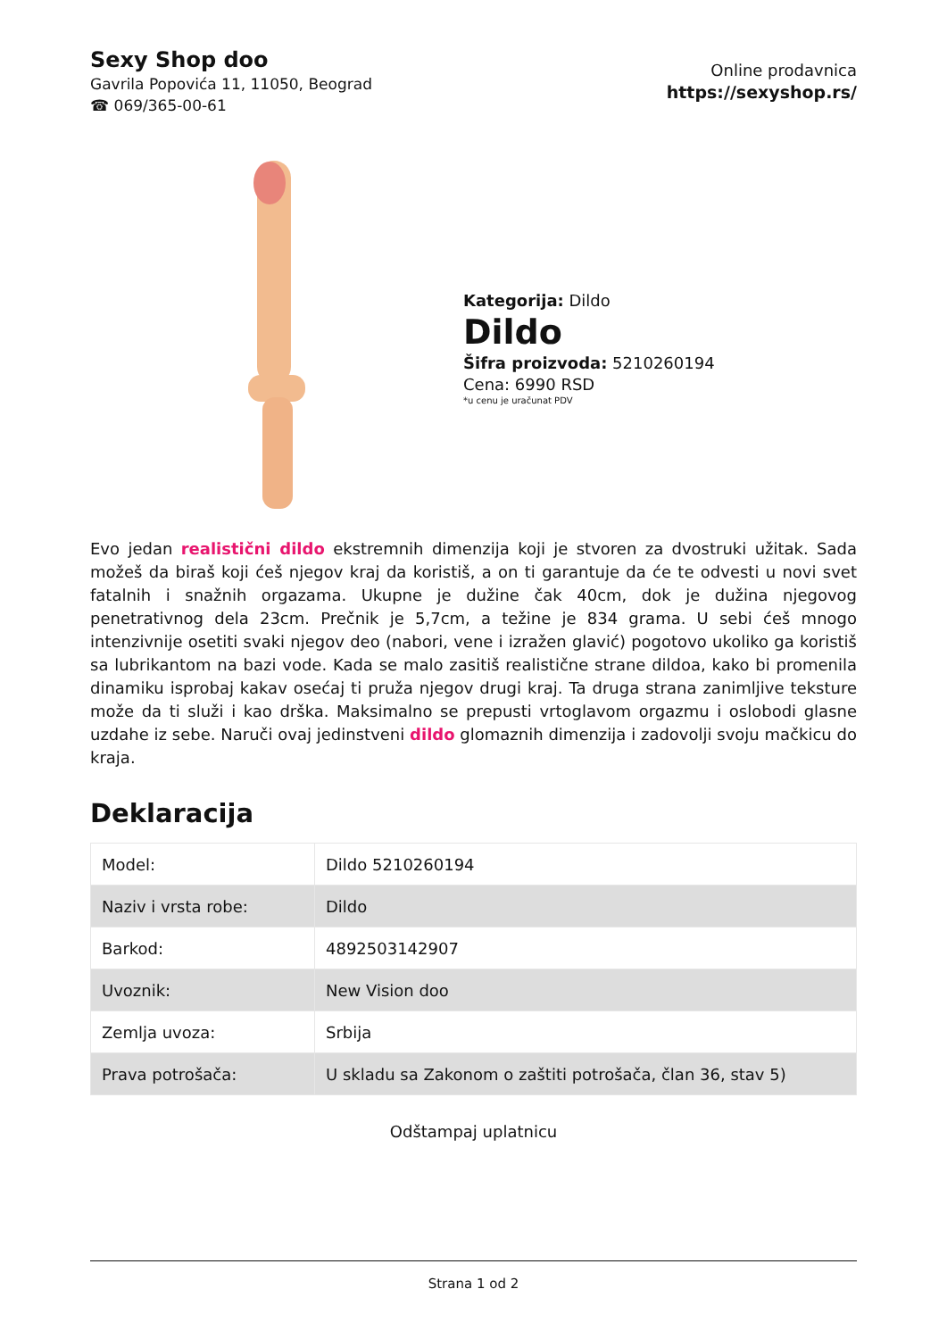Sexy Shop doo
Gavrila Popovića 11, 11050, Beograd
☎ 069/365-00-61
Online prodavnica
https://sexyshop.rs/
Kategorija: Dildo
Dildo
Šifra proizvoda: 5210260194
Cena: 6990 RSD
*u cenu je uračunat PDV
Evo jedan realistični dildo ekstremnih dimenzija koji je stvoren za dvostruki užitak. Sada možeš da biraš koji ćeš njegov kraj da koristiš, a on ti garantuje da će te odvesti u novi svet fatalnih i snažnih orgazama. Ukupne je dužine čak 40cm, dok je dužina njegovog penetrativnog dela 23cm. Prečnik je 5,7cm, a težine je 834 grama. U sebi ćeš mnogo intenzivnije osetiti svaki njegov deo (nabori, vene i izražen glavić) pogotovo ukoliko ga koristiš sa lubrikantom na bazi vode. Kada se malo zasitiš realistične strane dildoa, kako bi promenila dinamiku isprobaj kakav osećaj ti pruža njegov drugi kraj. Ta druga strana zanimljive teksture može da ti služi i kao drška. Maksimalno se prepusti vrtoglavom orgazmu i oslobodi glasne uzdahe iz sebe. Naruči ovaj jedinstveni dildo glomaznih dimenzija i zadovolji svoju mačkicu do kraja.
Deklaracija
| Model: | Dildo 5210260194 |
| Naziv i vrsta robe: | Dildo |
| Barkod: | 4892503142907 |
| Uvoznik: | New Vision doo |
| Zemlja uvoza: | Srbija |
| Prava potrošača: | U skladu sa Zakonom o zaštiti potrošača, član 36, stav 5) |
Odštampaj uplatnicu
Strana 1 od 2